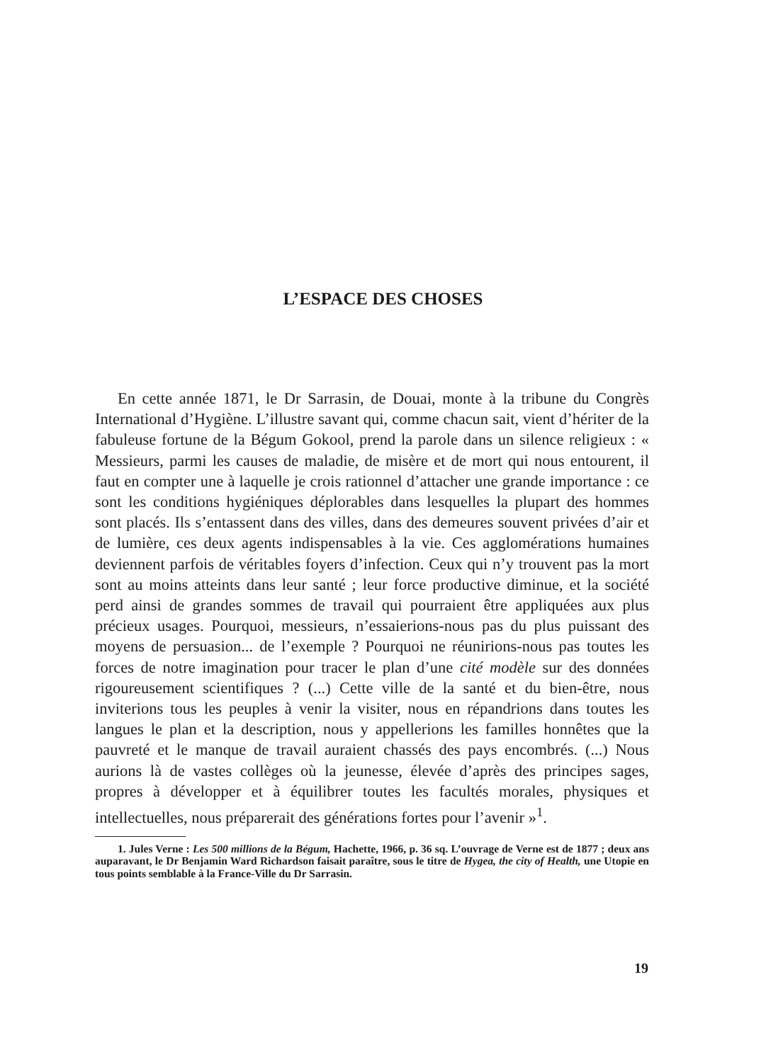L’ESPACE DES CHOSES
En cette année 1871, le Dr Sarrasin, de Douai, monte à la tribune du Congrès International d’Hygiène. L’illustre savant qui, comme chacun sait, vient d’hériter de la fabuleuse fortune de la Bégum Gokool, prend la parole dans un silence religieux : « Messieurs, parmi les causes de maladie, de misère et de mort qui nous entourent, il faut en compter une à laquelle je crois rationnel d’attacher une grande importance : ce sont les conditions hygiéniques déplorables dans lesquelles la plupart des hommes sont placés. Ils s’entassent dans des villes, dans des demeures souvent privées d’air et de lumière, ces deux agents indispensables à la vie. Ces agglomérations humaines deviennent parfois de véritables foyers d’infection. Ceux qui n’y trouvent pas la mort sont au moins atteints dans leur santé ; leur force productive diminue, et la société perd ainsi de grandes sommes de travail qui pourraient être appliquées aux plus précieux usages. Pourquoi, messieurs, n’essaierions-nous pas du plus puissant des moyens de persuasion... de l’exemple ? Pourquoi ne réunirions-nous pas toutes les forces de notre imagination pour tracer le plan d’une cité modèle sur des données rigoureusement scientifiques ? (...) Cette ville de la santé et du bien-être, nous inviterions tous les peuples à venir la visiter, nous en répandrions dans toutes les langues le plan et la description, nous y appellerions les familles honnêtes que la pauvreté et le manque de travail auraient chassés des pays encombrés. (...) Nous aurions là de vastes collèges où la jeunesse, élevée d’après des principes sages, propres à développer et à équilibrer toutes les facultés morales, physiques et intellectuelles, nous préparerait des générations fortes pour l’avenir »<sup>1</sup>.
1. Jules Verne : Les 500 millions de la Bégum, Hachette, 1966, p. 36 sq. L’ouvrage de Verne est de 1877 ; deux ans auparavant, le Dr Benjamin Ward Richardson faisait paraître, sous le titre de Hygea, the city of Health, une Utopie en tous points semblable à la France-Ville du Dr Sarrasin.
19